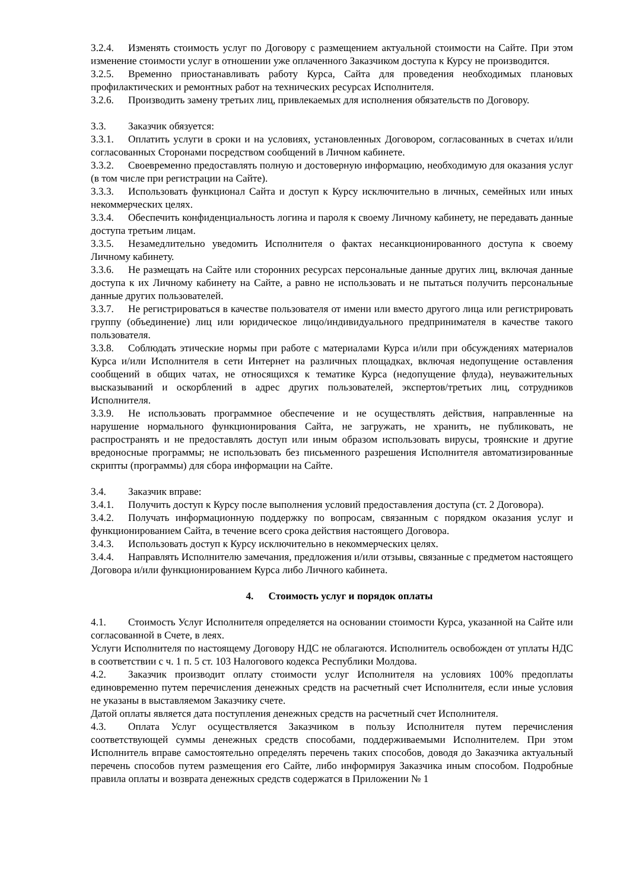3.2.4. Изменять стоимость услуг по Договору с размещением актуальной стоимости на Сайте. При этом изменение стоимости услуг в отношении уже оплаченного Заказчиком доступа к Курсу не производится.
3.2.5. Временно приостанавливать работу Курса, Сайта для проведения необходимых плановых профилактических и ремонтных работ на технических ресурсах Исполнителя.
3.2.6. Производить замену третьих лиц, привлекаемых для исполнения обязательств по Договору.
3.3. Заказчик обязуется:
3.3.1. Оплатить услуги в сроки и на условиях, установленных Договором, согласованных в счетах и/или согласованных Сторонами посредством сообщений в Личном кабинете.
3.3.2. Своевременно предоставлять полную и достоверную информацию, необходимую для оказания услуг (в том числе при регистрации на Сайте).
3.3.3. Использовать функционал Сайта и доступ к Курсу исключительно в личных, семейных или иных некоммерческих целях.
3.3.4. Обеспечить конфиденциальность логина и пароля к своему Личному кабинету, не передавать данные доступа третьим лицам.
3.3.5. Незамедлительно уведомить Исполнителя о фактах несанкционированного доступа к своему Личному кабинету.
3.3.6. Не размещать на Сайте или сторонних ресурсах персональные данные других лиц, включая данные доступа к их Личному кабинету на Сайте, а равно не использовать и не пытаться получить персональные данные других пользователей.
3.3.7. Не регистрироваться в качестве пользователя от имени или вместо другого лица или регистрировать группу (объединение) лиц или юридическое лицо/индивидуального предпринимателя в качестве такого пользователя.
3.3.8. Соблюдать этические нормы при работе с материалами Курса и/или при обсуждениях материалов Курса и/или Исполнителя в сети Интернет на различных площадках, включая недопущение оставления сообщений в общих чатах, не относящихся к тематике Курса (недопущение флуда), неуважительных высказываний и оскорблений в адрес других пользователей, экспертов/третьих лиц, сотрудников Исполнителя.
3.3.9. Не использовать программное обеспечение и не осуществлять действия, направленные на нарушение нормального функционирования Сайта, не загружать, не хранить, не публиковать, не распространять и не предоставлять доступ или иным образом использовать вирусы, троянские и другие вредоносные программы; не использовать без письменного разрешения Исполнителя автоматизированные скрипты (программы) для сбора информации на Сайте.
3.4. Заказчик вправе:
3.4.1. Получить доступ к Курсу после выполнения условий предоставления доступа (ст. 2 Договора).
3.4.2. Получать информационную поддержку по вопросам, связанным с порядком оказания услуг и функционированием Сайта, в течение всего срока действия настоящего Договора.
3.4.3. Использовать доступ к Курсу исключительно в некоммерческих целях.
3.4.4. Направлять Исполнителю замечания, предложения и/или отзывы, связанные с предметом настоящего Договора и/или функционированием Курса либо Личного кабинета.
4. Стоимость услуг и порядок оплаты
4.1. Стоимость Услуг Исполнителя определяется на основании стоимости Курса, указанной на Сайте или согласованной в Счете, в леях.
Услуги Исполнителя по настоящему Договору НДС не облагаются. Исполнитель освобожден от уплаты НДС в соответствии с ч. 1 п. 5 ст. 103 Налогового кодекса Республики Молдова.
4.2. Заказчик производит оплату стоимости услуг Исполнителя на условиях 100% предоплаты единовременно путем перечисления денежных средств на расчетный счет Исполнителя, если иные условия не указаны в выставляемом Заказчику счете.
Датой оплаты является дата поступления денежных средств на расчетный счет Исполнителя.
4.3. Оплата Услуг осуществляется Заказчиком в пользу Исполнителя путем перечисления соответствующей суммы денежных средств способами, поддерживаемыми Исполнителем. При этом Исполнитель вправе самостоятельно определять перечень таких способов, доводя до Заказчика актуальный перечень способов путем размещения его Сайте, либо информируя Заказчика иным способом. Подробные правила оплаты и возврата денежных средств содержатся в Приложении № 1